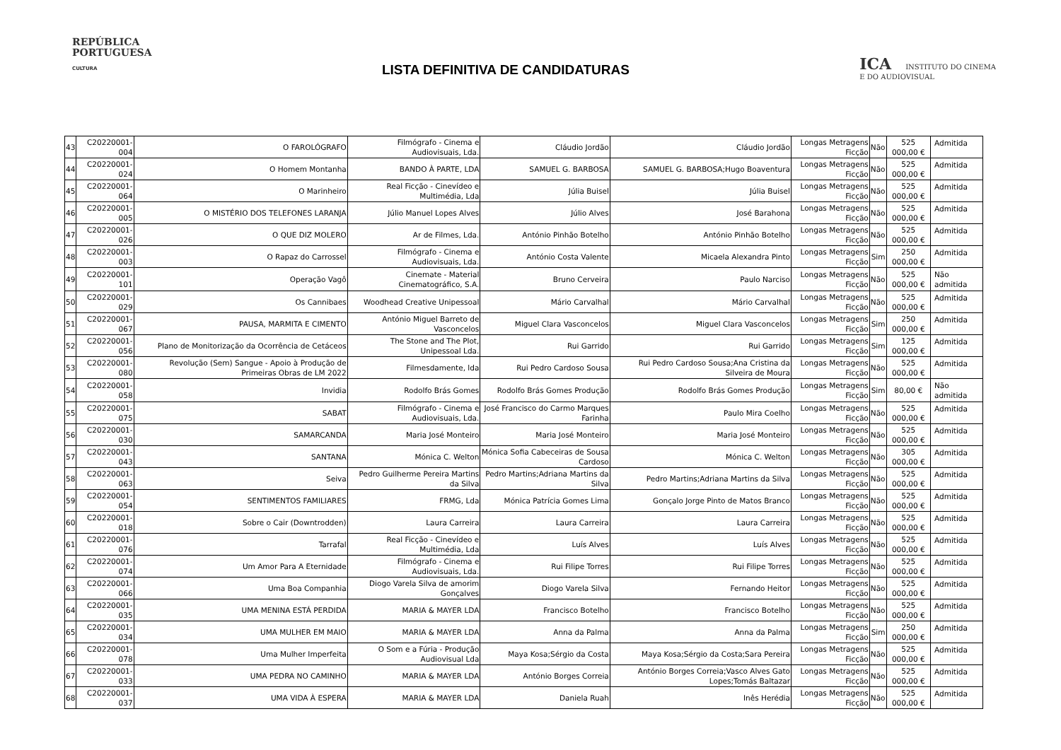REPÚBLICA
PORTUGUESA
CULTURA
LISTA DEFINITIVA DE CANDIDATURAS
ICA INSTITUTO DO CINEMA
E DO AUDIOVISUAL
| 43 | C20220001-004 | O FAROLÓGRAFO | Filmógrafo - Cinema e Audiovisuais, Lda. | Cláudio Jordão | Cláudio Jordão | Longas Metragens Ficção | Não | 525 000,00 € | Admitida |
| 44 | C20220001-024 | O Homem Montanha | BANDO À PARTE, LDA | SAMUEL G. BARBOSA | SAMUEL G. BARBOSA;Hugo Boaventura | Longas Metragens Ficção | Não | 525 000,00 € | Admitida |
| 45 | C20220001-064 | O Marinheiro | Real Ficção - Cinevídeo e Multimédia, Lda | Júlia Buisel | Júlia Buisel | Longas Metragens Ficção | Não | 525 000,00 € | Admitida |
| 46 | C20220001-005 | O MISTÉRIO DOS TELEFONES LARANJA | Júlio Manuel Lopes Alves | Júlio Alves | José Barahona | Longas Metragens Ficção | Não | 525 000,00 € | Admitida |
| 47 | C20220001-026 | O QUE DIZ MOLERO | Ar de Filmes, Lda. | António Pinhão Botelho | António Pinhão Botelho | Longas Metragens Ficção | Não | 525 000,00 € | Admitida |
| 48 | C20220001-003 | O Rapaz do Carrossel | Filmógrafo - Cinema e Audiovisuais, Lda. | António Costa Valente | Micaela Alexandra Pinto | Longas Metragens Ficção | Sim | 250 000,00 € | Admitida |
| 49 | C20220001-101 | Operação Vagô | Cinemate - Material Cinematográfico, S.A. | Bruno Cerveira | Paulo Narciso | Longas Metragens Ficção | Não | 525 000,00 € | Não admitida |
| 50 | C20220001-029 | Os Cannibaes | Woodhead Creative Unipessoal | Mário Carvalhal | Mário Carvalhal | Longas Metragens Ficção | Não | 525 000,00 € | Admitida |
| 51 | C20220001-067 | PAUSA, MARMITA E CIMENTO | António Miguel Barreto de Vasconcelos | Miguel Clara Vasconcelos | Miguel Clara Vasconcelos | Longas Metragens Ficção | Sim | 250 000,00 € | Admitida |
| 52 | C20220001-056 | Plano de Monitorização da Ocorrência de Cetáceos | The Stone and The Plot, Unipessoal Lda. | Rui Garrido | Rui Garrido | Longas Metragens Ficção | Sim | 125 000,00 € | Admitida |
| 53 | C20220001-080 | Revolução (Sem) Sangue - Apoio à Produção de Primeiras Obras de LM 2022 | Filmesdamente, lda | Rui Pedro Cardoso Sousa | Rui Pedro Cardoso Sousa;Ana Cristina da Silveira de Moura | Longas Metragens Ficção | Não | 525 000,00 € | Admitida |
| 54 | C20220001-058 | Invidia | Rodolfo Brás Gomes | Rodolfo Brás Gomes Produção | Rodolfo Brás Gomes Produção | Longas Metragens Ficção | Sim | 80,00 € | Não admitida |
| 55 | C20220001-075 | SABAT | Filmógrafo - Cinema e Audiovisuais, Lda. | José Francisco do Carmo Marques Farinha | Paulo Mira Coelho | Longas Metragens Ficção | Não | 525 000,00 € | Admitida |
| 56 | C20220001-030 | SAMARCANDA | Maria José Monteiro | Maria José Monteiro | Maria José Monteiro | Longas Metragens Ficção | Não | 525 000,00 € | Admitida |
| 57 | C20220001-043 | SANTANA | Mónica C. Welton | Mónica Sofia Cabeceiras de Sousa Cardoso | Mónica C. Welton | Longas Metragens Ficção | Não | 305 000,00 € | Admitida |
| 58 | C20220001-063 | Seiva | Pedro Guilherme Pereira Martins da Silva | Pedro Martins;Adriana Martins da Silva | Pedro Martins;Adriana Martins da Silva | Longas Metragens Ficção | Não | 525 000,00 € | Admitida |
| 59 | C20220001-054 | SENTIMENTOS FAMILIARES | FRMG, Lda | Mónica Patrícia Gomes Lima | Gonçalo Jorge Pinto de Matos Branco | Longas Metragens Ficção | Não | 525 000,00 € | Admitida |
| 60 | C20220001-018 | Sobre o Cair (Downtrodden) | Laura Carreira | Laura Carreira | Laura Carreira | Longas Metragens Ficção | Não | 525 000,00 € | Admitida |
| 61 | C20220001-076 | Tarrafal | Real Ficção - Cinevídeo e Multimédia, Lda | Luís Alves | Luís Alves | Longas Metragens Ficção | Não | 525 000,00 € | Admitida |
| 62 | C20220001-074 | Um Amor Para A Eternidade | Filmógrafo - Cinema e Audiovisuais, Lda. | Rui Filipe Torres | Rui Filipe Torres | Longas Metragens Ficção | Não | 525 000,00 € | Admitida |
| 63 | C20220001-066 | Uma Boa Companhia | Diogo Varela Silva de amorim Gonçalves | Diogo Varela Silva | Fernando Heitor | Longas Metragens Ficção | Não | 525 000,00 € | Admitida |
| 64 | C20220001-035 | UMA MENINA ESTÁ PERDIDA | MARIA & MAYER LDA | Francisco Botelho | Francisco Botelho | Longas Metragens Ficção | Não | 525 000,00 € | Admitida |
| 65 | C20220001-034 | UMA MULHER EM MAIO | MARIA & MAYER LDA | Anna da Palma | Anna da Palma | Longas Metragens Ficção | Sim | 250 000,00 € | Admitida |
| 66 | C20220001-078 | Uma Mulher Imperfeita | O Som e a Fúria - Produção Audiovisual Lda | Maya Kosa;Sérgio da Costa | Maya Kosa;Sérgio da Costa;Sara Pereira | Longas Metragens Ficção | Não | 525 000,00 € | Admitida |
| 67 | C20220001-033 | UMA PEDRA NO CAMINHO | MARIA & MAYER LDA | António Borges Correia | António Borges Correia;Vasco Alves Gato Lopes;Tomás Baltazar | Longas Metragens Ficção | Não | 525 000,00 € | Admitida |
| 68 | C20220001-037 | UMA VIDA À ESPERA | MARIA & MAYER LDA | Daniela Ruah | Inês Herédia | Longas Metragens Ficção | Não | 525 000,00 € | Admitida |